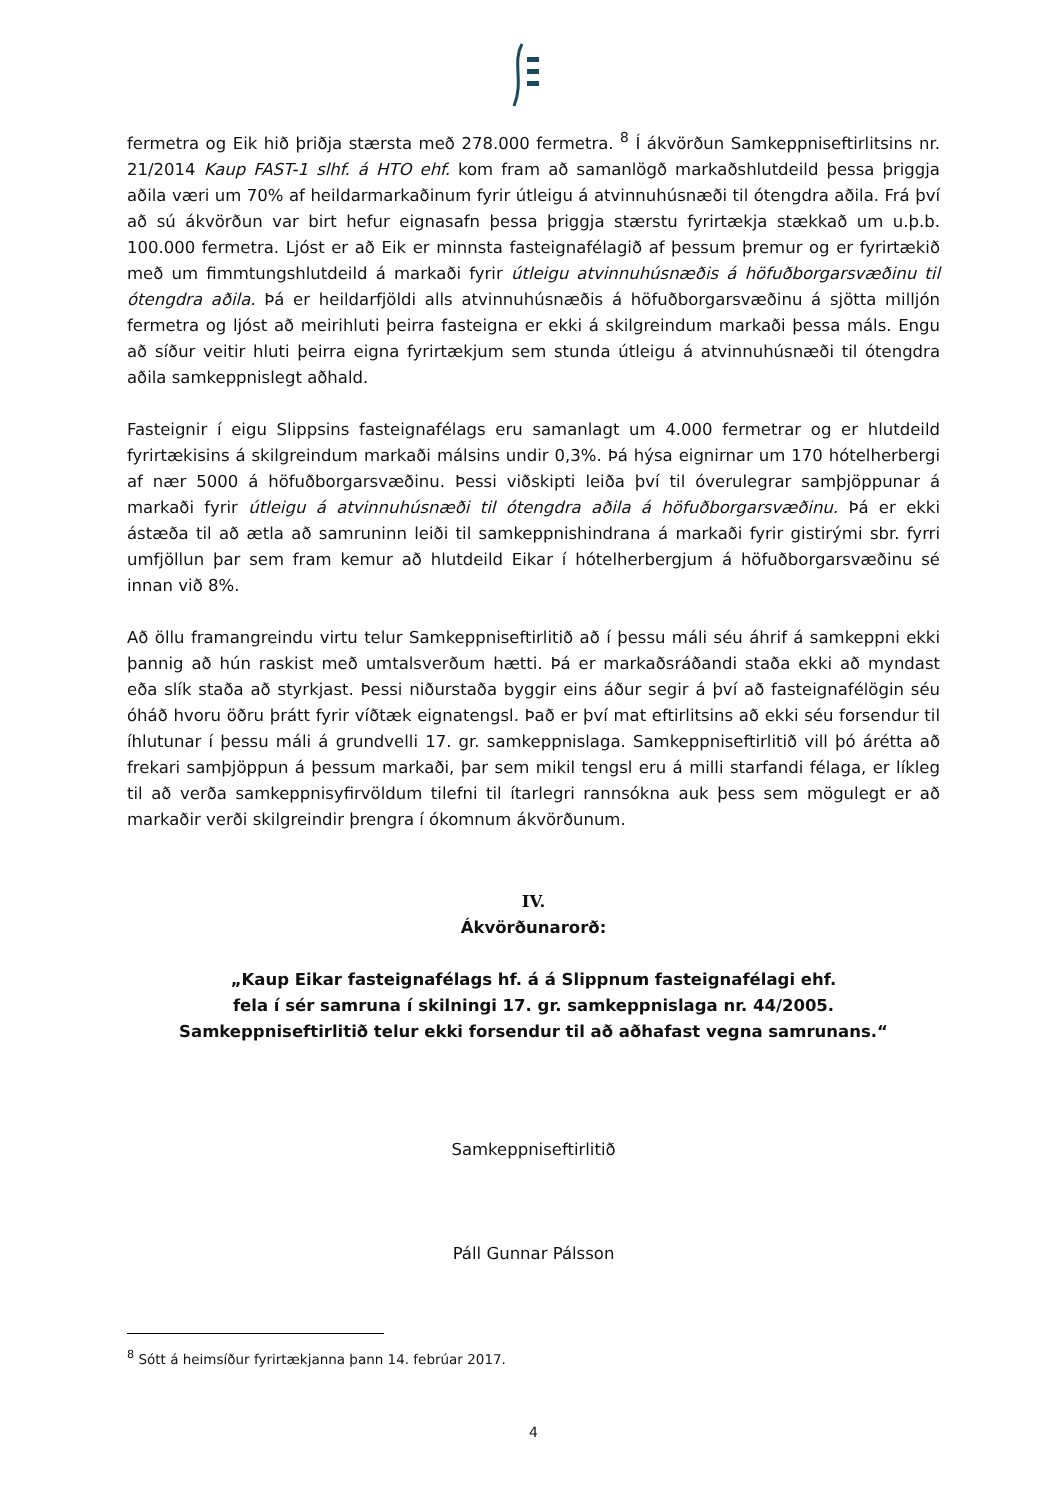fermetra og Eik hið þriðja stærsta með 278.000 fermetra. <sup>8</sup> Í ákvörðun Samkeppniseftirlitsins nr. 21/2014 Kaup FAST-1 slhf. á HTO ehf. kom fram að samanlögð markaðshlutdeild þessa þriggja aðila væri um 70% af heildarmarkaðinum fyrir útleigu á atvinnuhúsnæði til ótengdra aðila. Frá því að sú ákvörðun var birt hefur eignasafn þessa þriggja stærstu fyrirtækja stækkað um u.þ.b. 100.000 fermetra. Ljóst er að Eik er minnsta fasteignafélagið af þessum þremur og er fyrirtækið með um fimmtungshlutdeild á markaði fyrir útleigu atvinnuhúsnæðis á höfuðborgarsvæðinu til ótengdra aðila. Þá er heildarfjöldi alls atvinnuhúsnæðis á höfuðborgarsvæðinu á sjötta milljón fermetra og ljóst að meirihluti þeirra fasteigna er ekki á skilgreindum markaði þessa máls. Engu að síður veitir hluti þeirra eigna fyrirtækjum sem stunda útleigu á atvinnuhúsnæði til ótengdra aðila samkeppnislegt aðhald.
Fasteignir í eigu Slippsins fasteignafélags eru samanlagt um 4.000 fermetrar og er hlutdeild fyrirtækisins á skilgreindum markaði málsins undir 0,3%. Þá hýsa eignirnar um 170 hótelherbergi af nær 5000 á höfuðborgarsvæðinu. Þessi viðskipti leiða því til óverulegrar samþjöppunar á markaði fyrir útleigu á atvinnuhúsnæði til ótengdra aðila á höfuðborgarsvæðinu. Þá er ekki ástæða til að ætla að samruninn leiði til samkeppnishindrana á markaði fyrir gistirými sbr. fyrri umfjöllun þar sem fram kemur að hlutdeild Eikar í hótelherbergjum á höfuðborgarsvæðinu sé innan við 8%.
Að öllu framangreindu virtu telur Samkeppniseftirlitið að í þessu máli séu áhrif á samkeppni ekki þannig að hún raskist með umtalsverðum hætti. Þá er markaðsráðandi staða ekki að myndast eða slík staða að styrkjast. Þessi niðurstaða byggir eins áður segir á því að fasteignafélögin séu óháð hvoru öðru þrátt fyrir víðtæk eignatengsl. Það er því mat eftirlitsins að ekki séu forsendur til íhlutunar í þessu máli á grundvelli 17. gr. samkeppnislaga. Samkeppniseftirlitið vill þó árétta að frekari samþjöppun á þessum markaði, þar sem mikil tengsl eru á milli starfandi félaga, er líkleg til að verða samkeppnisyfirvöldum tilefni til ítarlegri rannsókna auk þess sem mögulegt er að markaðir verði skilgreindir þrengra í ókomnum ákvörðunum.
IV.
Ákvörðunarorð:
„Kaup Eikar fasteignafélags hf. á á Slippnum fasteignafélagi ehf.
fela í sér samruna í skilningi 17. gr. samkeppnislaga nr. 44/2005.
Samkeppniseftirlitið telur ekki forsendur til að aðhafast vegna samrunans.“
Samkeppniseftirlitið
Páll Gunnar Pálsson
<sup>8</sup> Sótt á heimsíður fyrirtækjanna þann 14. febrúar 2017.
4